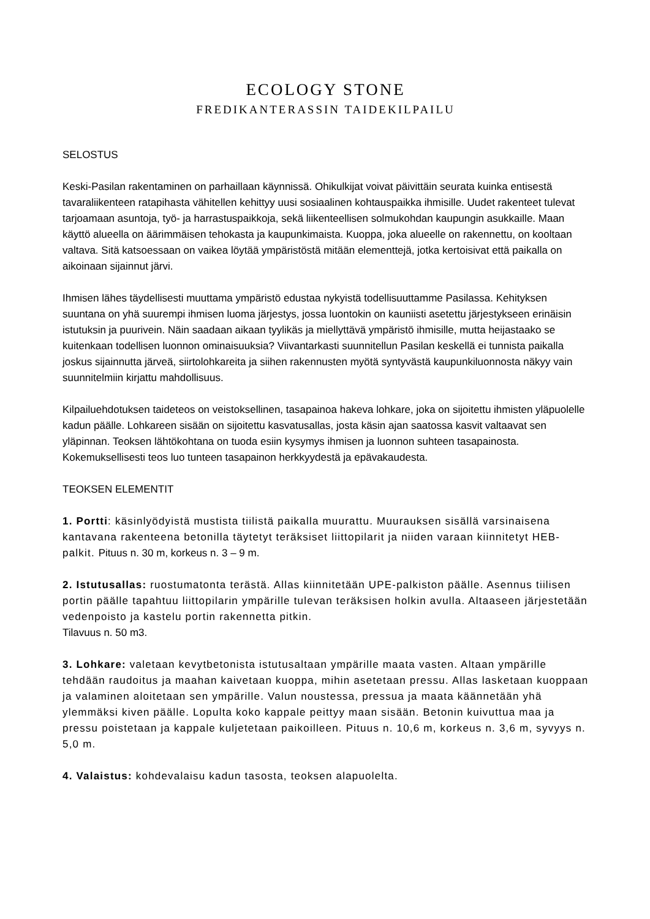ECOLOGY STONE
FREDIKANTERASSIN TAIDEKILPAILU
SELOSTUS
Keski-Pasilan rakentaminen on parhaillaan käynnissä. Ohikulkijat voivat päivittäin seurata kuinka entisestä tavaraliikenteen ratapihasta vähitellen kehittyy uusi sosiaalinen kohtauspaikka ihmisille. Uudet rakenteet tulevat tarjoamaan asuntoja, työ- ja harrastuspaikkoja, sekä liikenteellisen solmukohdan kaupungin asukkaille. Maan käyttö alueella on äärimmäisen tehokasta ja kaupunkimaista. Kuoppa, joka alueelle on rakennettu, on kooltaan valtava. Sitä katsoessaan on vaikea löytää ympäristöstä mitään elementtejä, jotka kertoisivat että paikalla on aikoinaan sijainnut järvi.
Ihmisen lähes täydellisesti muuttama ympäristö edustaa nykyistä todellisuuttamme Pasilassa. Kehityksen suuntana on yhä suurempi ihmisen luoma järjestys, jossa luontokin on kauniisti asetettu järjestykseen erinäisin istutuksin ja puurivein. Näin saadaan aikaan tyylikäs ja miellyttävä ympäristö ihmisille, mutta heijastaako se kuitenkaan todellisen luonnon ominaisuuksia? Viivantarkasti suunnitellun Pasilan keskellä ei tunnista paikalla joskus sijainnutta järveä, siirtolohkareita ja siihen rakennusten myötä syntyvästä kaupunkiluonnosta näkyy vain suunnitelmiin kirjattu mahdollisuus.
Kilpailuehdotuksen taideteos on veistoksellinen, tasapainoa hakeva lohkare, joka on sijoitettu ihmisten yläpuolelle kadun päälle. Lohkareen sisään on sijoitettu kasvatusallas, josta käsin ajan saatossa kasvit valtaavat sen yläpinnan. Teoksen lähtökohtana on tuoda esiin kysymys ihmisen ja luonnon suhteen tasapainosta. Kokemuksellisesti teos luo tunteen tasapainon herkkyydestä ja epävakaudesta.
TEOKSEN ELEMENTIT
1. Portti: käsinlyödyistä mustista tiilistä paikalla muurattu. Muurauksen sisällä varsinaisena kantavana rakenteena betonilla täytetyt teräksiset liittopilarit ja niiden varaan kiinnitetyt HEB-palkit. Pituus n. 30 m, korkeus n. 3 – 9 m.
2. Istutusallas: ruostumatonta terästä. Allas kiinnitetään UPE-palkiston päälle. Asennus tiilisen portin päälle tapahtuu liittopilarin ympärille tulevan teräksisen holkin avulla. Altaaseen järjestetään vedenpoisto ja kastelu portin rakennetta pitkin.
Tilavuus n. 50 m3.
3. Lohkare: valetaan kevytbetonista istutusaltaan ympärille maata vasten. Altaan ympärille tehdään raudoitus ja maahan kaivetaan kuoppa, mihin asetetaan pressu. Allas lasketaan kuoppaan ja valaminen aloitetaan sen ympärille. Valun noustessa, pressua ja maata käännetään yhä ylemmäksi kiven päälle. Lopulta koko kappale peittyy maan sisään. Betonin kuivuttua maa ja pressu poistetaan ja kappale kuljetetaan paikoilleen. Pituus n. 10,6 m, korkeus n. 3,6 m, syvyys n. 5,0 m.
4. Valaistus: kohdevalaisu kadun tasosta, teoksen alapuolelta.